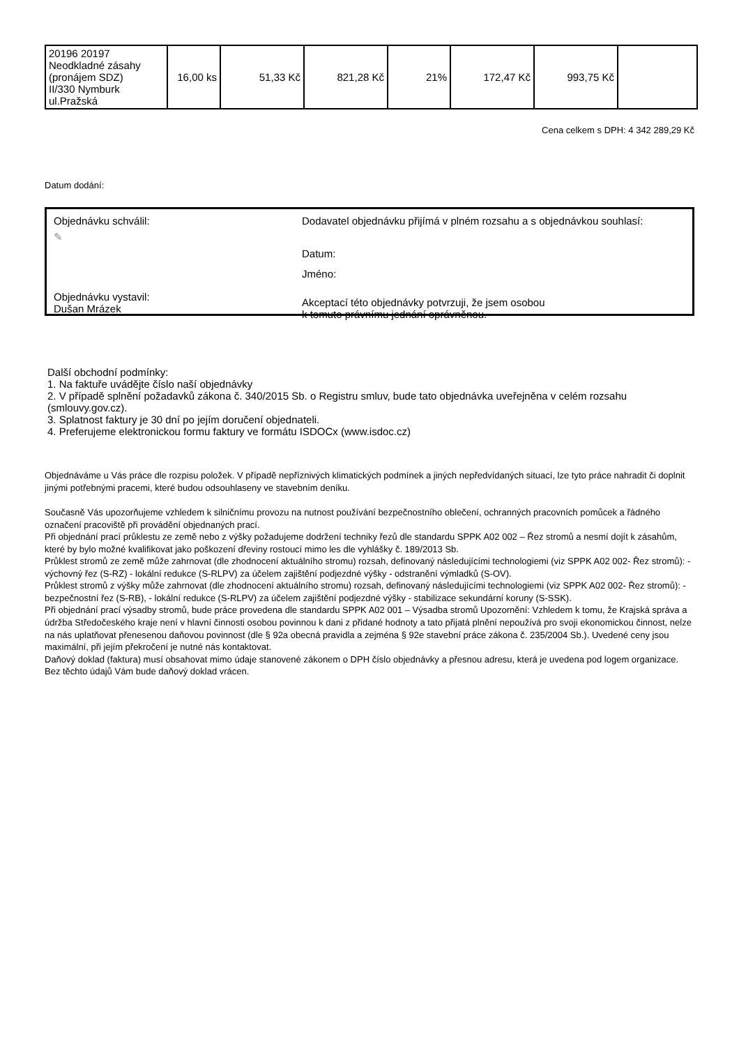| 20196 20197 Neodkladné zásahy (pronájem SDZ) II/330 Nymburk ul.Pražská | 16,00 ks | 51,33 Kč | 821,28 Kč | 21% | 172,47 Kč | 993,75 Kč | |
Cena celkem s DPH: 4 342 289,29 Kč
Datum dodání:
Objednávku schválil:
✎
Objednávku vystavil:
Dušan Mrázek
Dodavatel objednávku přijímá v plném rozsahu a s objednávkou souhlasí:
Datum:
Jméno:
Akceptací této objednávky potvrzuji, že jsem osobou
k tomuto právnímu jednání oprávněnou.
Další obchodní podmínky:
1. Na faktuře uvádějte číslo naší objednávky
2. V případě splnění požadavků zákona č. 340/2015 Sb. o Registru smluv, bude tato objednávka uveřejněna v celém rozsahu (smlouvy.gov.cz).
3. Splatnost faktury je 30 dní po jejím doručení objednateli.
4. Preferujeme elektronickou formu faktury ve formátu ISDOCx (www.isdoc.cz)
Objednáváme u Vás práce dle rozpisu položek. V případě nepříznivých klimatických podmínek a jiných nepředvídaných situací, lze tyto práce nahradit či doplnit jinými potřebnými pracemi, které budou odsouhlaseny ve stavebním deníku.
Současně Vás upozorňujeme vzhledem k silničnímu provozu na nutnost používání bezpečnostního oblečení, ochranných pracovních pomůcek a řádného označení pracoviště při provádění objednaných prací.
Při objednání prací průklestu ze země nebo z výšky požadujeme dodržení techniky řezů dle standardu SPPK A02 002 – Řez stromů a nesmí dojít k zásahům, které by bylo možné kvalifikovat jako poškození dřeviny rostoucí mimo les dle vyhlášky č. 189/2013 Sb.
Průklest stromů ze země může zahrnovat (dle zhodnocení aktuálního stromu) rozsah, definovaný následujícími technologiemi (viz SPPK A02 002- Řez stromů): - výchovný řez (S-RZ) - lokální redukce (S-RLPV) za účelem zajištění podjezdné výšky - odstranění výmladků (S-OV).
Průklest stromů z výšky může zahrnovat (dle zhodnocení aktuálního stromu) rozsah, definovaný následujícími technologiemi (viz SPPK A02 002- Řez stromů): - bezpečnostní řez (S-RB), - lokální redukce (S-RLPV) za účelem zajištění podjezdné výšky - stabilizace sekundární koruny (S-SSK).
Při objednání prací výsadby stromů, bude práce provedena dle standardu SPPK A02 001 – Výsadba stromů Upozornění: Vzhledem k tomu, že Krajská správa a údržba Středočeského kraje není v hlavní činnosti osobou povinnou k dani z přidané hodnoty a tato přijatá plnění nepoužívá pro svoji ekonomickou činnost, nelze na nás uplatňovat přenesenou daňovou povinnost (dle § 92a obecná pravidla a zejména § 92e stavební práce zákona č. 235/2004 Sb.). Uvedené ceny jsou maximální, při jejím překročení je nutné nás kontaktovat.
Daňový doklad (faktura) musí obsahovat mimo údaje stanovené zákonem o DPH číslo objednávky a přesnou adresu, která je uvedena pod logem organizace. Bez těchto údajů Vám bude daňový doklad vrácen.